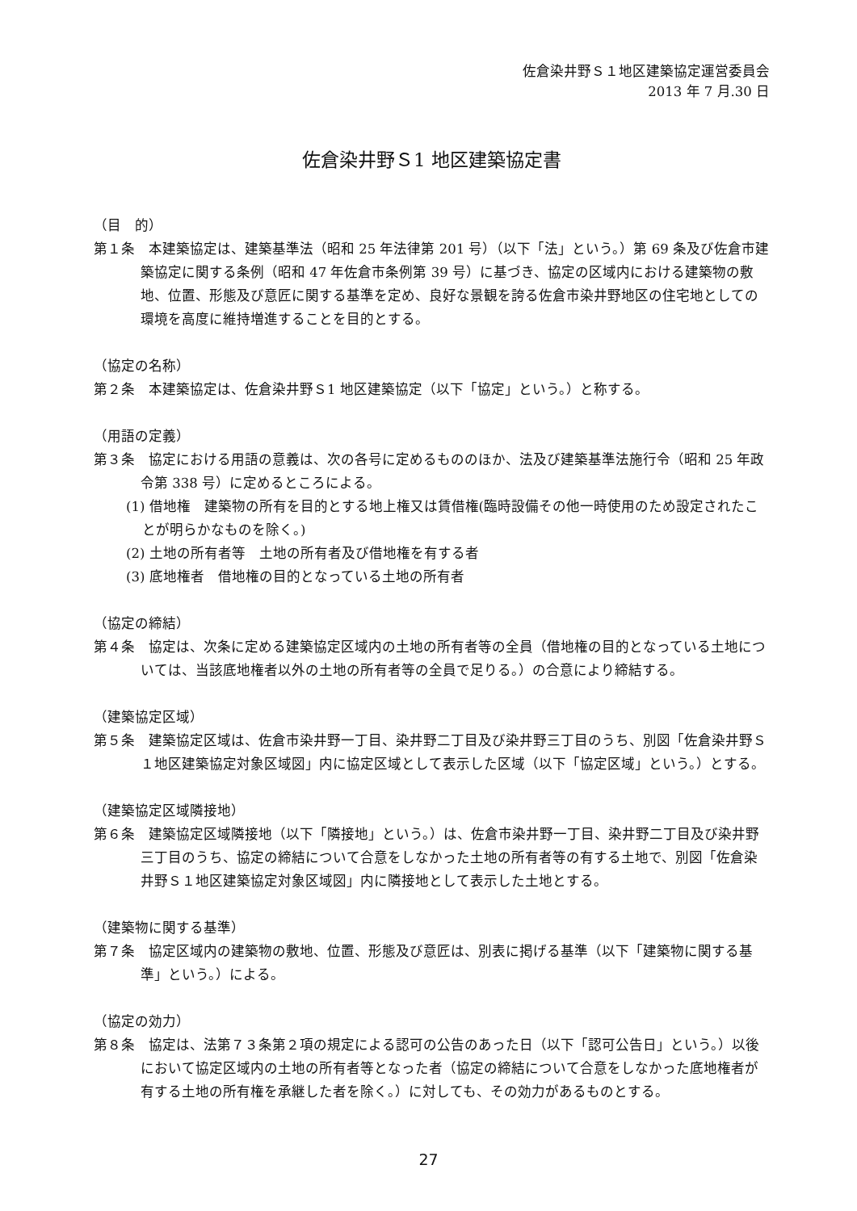佐倉染井野Ｓ１地区建築協定運営委員会
2013 年 7 月.30 日
佐倉染井野Ｓ1 地区建築協定書
（目　的）
第１条　本建築協定は、建築基準法（昭和 25 年法律第 201 号）（以下「法」という。）第 69 条及び佐倉市建築協定に関する条例（昭和 47 年佐倉市条例第 39 号）に基づき、協定の区域内における建築物の敷地、位置、形態及び意匠に関する基準を定め、良好な景観を誇る佐倉市染井野地区の住宅地としての環境を高度に維持増進することを目的とする。
（協定の名称）
第２条　本建築協定は、佐倉染井野Ｓ1 地区建築協定（以下「協定」という。）と称する。
（用語の定義）
第３条　協定における用語の意義は、次の各号に定めるもののほか、法及び建築基準法施行令（昭和 25 年政令第 338 号）に定めるところによる。
(1) 借地権　建築物の所有を目的とする地上権又は賃借権(臨時設備その他一時使用のため設定されたことが明らかなものを除く。)
(2) 土地の所有者等　土地の所有者及び借地権を有する者
(3) 底地権者　借地権の目的となっている土地の所有者
（協定の締結）
第４条　協定は、次条に定める建築協定区域内の土地の所有者等の全員（借地権の目的となっている土地については、当該底地権者以外の土地の所有者等の全員で足りる。）の合意により締結する。
（建築協定区域）
第５条　建築協定区域は、佐倉市染井野一丁目、染井野二丁目及び染井野三丁目のうち、別図「佐倉染井野Ｓ１地区建築協定対象区域図」内に協定区域として表示した区域（以下「協定区域」という。）とする。
（建築協定区域隣接地）
第６条　建築協定区域隣接地（以下「隣接地」という。）は、佐倉市染井野一丁目、染井野二丁目及び染井野三丁目のうち、協定の締結について合意をしなかった土地の所有者等の有する土地で、別図「佐倉染井野Ｓ１地区建築協定対象区域図」内に隣接地として表示した土地とする。
（建築物に関する基準）
第７条　協定区域内の建築物の敷地、位置、形態及び意匠は、別表に掲げる基準（以下「建築物に関する基準」という。）による。
（協定の効力）
第８条　協定は、法第７３条第２項の規定による認可の公告のあった日（以下「認可公告日」という。）以後において協定区域内の土地の所有者等となった者（協定の締結について合意をしなかった底地権者が有する土地の所有権を承継した者を除く。）に対しても、その効力があるものとする。
27